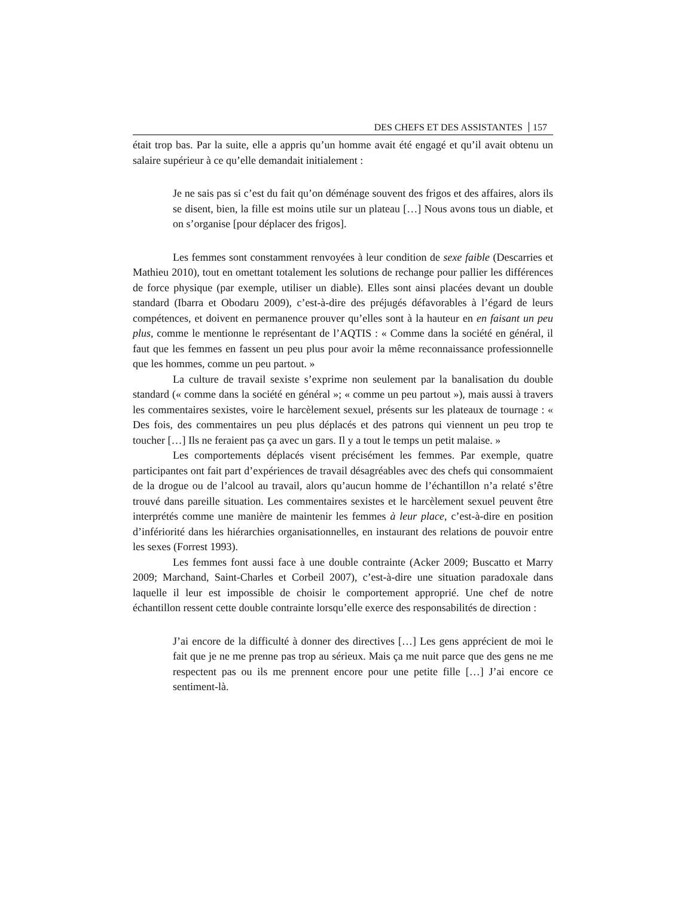DES CHEFS ET DES ASSISTANTES 157
était trop bas. Par la suite, elle a appris qu’un homme avait été engagé et qu’il avait obtenu un salaire supérieur à ce qu’elle demandait initialement :
Je ne sais pas si c’est du fait qu’on déménage souvent des frigos et des affaires, alors ils se disent, bien, la fille est moins utile sur un plateau […] Nous avons tous un diable, et on s’organise [pour déplacer des frigos].
Les femmes sont constamment renvoyées à leur condition de sexe faible (Descarries et Mathieu 2010), tout en omettant totalement les solutions de rechange pour pallier les différences de force physique (par exemple, utiliser un diable). Elles sont ainsi placées devant un double standard (Ibarra et Obodaru 2009), c’est-à-dire des préjugés défavorables à l’égard de leurs compétences, et doivent en permanence prouver qu’elles sont à la hauteur en en faisant un peu plus, comme le mentionne le représentant de l’AQTIS : « Comme dans la société en général, il faut que les femmes en fassent un peu plus pour avoir la même reconnaissance professionnelle que les hommes, comme un peu partout. »
La culture de travail sexiste s’exprime non seulement par la banalisation du double standard (« comme dans la société en général »; « comme un peu partout »), mais aussi à travers les commentaires sexistes, voire le harcèlement sexuel, présents sur les plateaux de tournage : « Des fois, des commentaires un peu plus déplacés et des patrons qui viennent un peu trop te toucher […] Ils ne feraient pas ça avec un gars. Il y a tout le temps un petit malaise. »
Les comportements déplacés visent précisément les femmes. Par exemple, quatre participantes ont fait part d’expériences de travail désagréables avec des chefs qui consommaient de la drogue ou de l’alcool au travail, alors qu’aucun homme de l’échantillon n’a relaté s’être trouvé dans pareille situation. Les commentaires sexistes et le harcèlement sexuel peuvent être interprétés comme une manière de maintenir les femmes à leur place, c’est-à-dire en position d’infériorité dans les hiérarchies organisationnelles, en instaurant des relations de pouvoir entre les sexes (Forrest 1993).
Les femmes font aussi face à une double contrainte (Acker 2009; Buscatto et Marry 2009; Marchand, Saint-Charles et Corbeil 2007), c’est-à-dire une situation paradoxale dans laquelle il leur est impossible de choisir le comportement approprié. Une chef de notre échantillon ressent cette double contrainte lorsqu’elle exerce des responsabilités de direction :
J’ai encore de la difficulté à donner des directives […] Les gens apprécient de moi le fait que je ne me prenne pas trop au sérieux. Mais ça me nuit parce que des gens ne me respectent pas ou ils me prennent encore pour une petite fille […] J’ai encore ce sentiment-là.